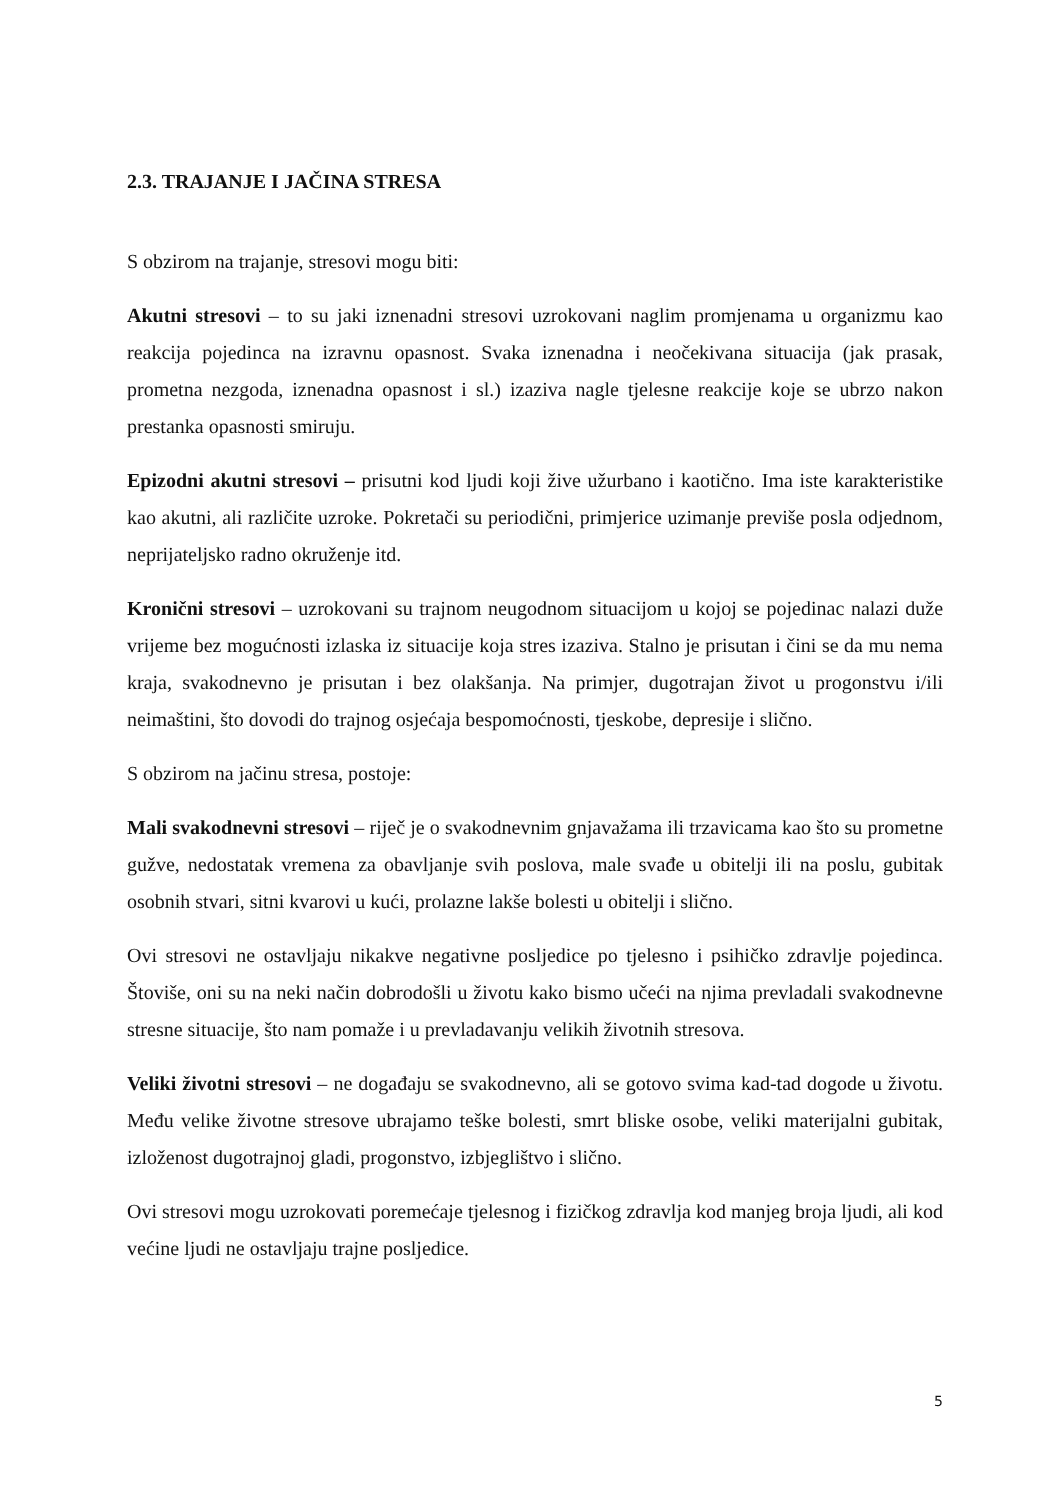2.3. TRAJANJE I JAČINA STRESA
S obzirom na trajanje, stresovi mogu biti:
Akutni stresovi – to su jaki iznenadni stresovi uzrokovani naglim promjenama u organizmu kao reakcija pojedinca na izravnu opasnost. Svaka iznenadna i neočekivana situacija (jak prasak, prometna nezgoda, iznenadna opasnost i sl.) izaziva nagle tjelesne reakcije koje se ubrzo nakon prestanka opasnosti smiruju.
Epizodni akutni stresovi – prisutni kod ljudi koji žive užurbano i kaotično. Ima iste karakteristike kao akutni, ali različite uzroke. Pokretači su periodični, primjerice uzimanje previše posla odjednom, neprijateljsko radno okruženje itd.
Kronični stresovi – uzrokovani su trajnom neugodnom situacijom u kojoj se pojedinac nalazi duže vrijeme bez mogućnosti izlaska iz situacije koja stres izaziva. Stalno je prisutan i čini se da mu nema kraja, svakodnevno je prisutan i bez olakšanja. Na primjer, dugotrajan život u progonstvu i/ili neimaštini, što dovodi do trajnog osjećaja bespomoćnosti, tjeskobe, depresije i slično.
S obzirom na jačinu stresa, postoje:
Mali svakodnevni stresovi – riječ je o svakodnevnim gnjavažama ili trzavicama kao što su prometne gužve, nedostatak vremena za obavljanje svih poslova, male svađe u obitelji ili na poslu, gubitak osobnih stvari, sitni kvarovi u kući, prolazne lakše bolesti u obitelji i slično.
Ovi stresovi ne ostavljaju nikakve negativne posljedice po tjelesno i psihičko zdravlje pojedinca. Štoviše, oni su na neki način dobrodošli u životu kako bismo učeći na njima prevladali svakodnevne stresne situacije, što nam pomaže i u prevladavanju velikih životnih stresova.
Veliki životni stresovi – ne događaju se svakodnevno, ali se gotovo svima kad-tad dogode u životu. Među velike životne stresove ubrajamo teške bolesti, smrt bliske osobe, veliki materijalni gubitak, izloženost dugotrajnoj gladi, progonstvo, izbjeglištvo i slično.
Ovi stresovi mogu uzrokovati poremećaje tjelesnog i fizičkog zdravlja kod manjeg broja ljudi, ali kod većine ljudi ne ostavljaju trajne posljedice.
5